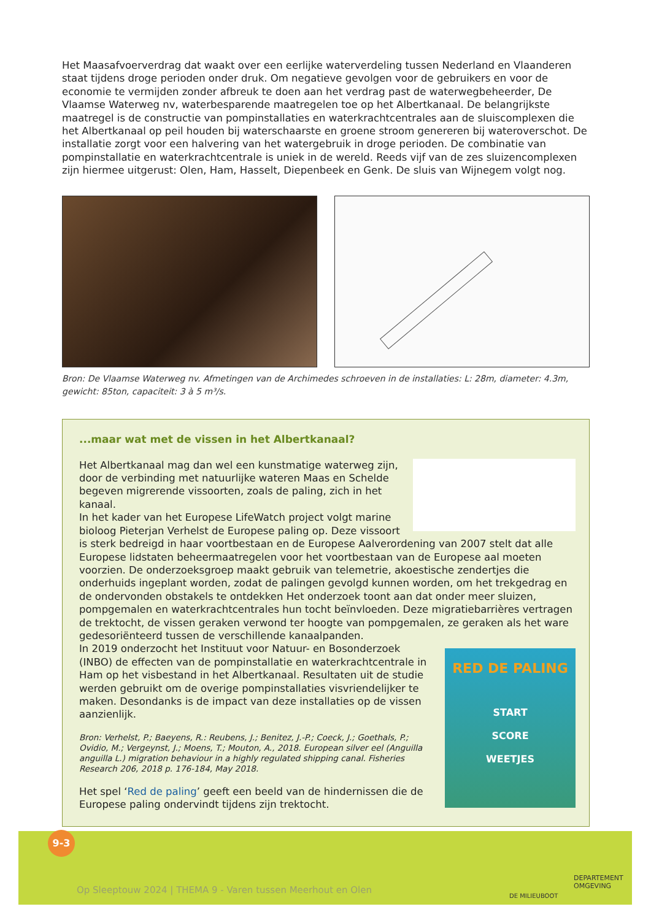Het Maasafvoerverdrag dat waakt over een eerlijke waterverdeling tussen Nederland en Vlaanderen staat tijdens droge perioden onder druk. Om negatieve gevolgen voor de gebruikers en voor de economie te vermijden zonder afbreuk te doen aan het verdrag past de waterwegbeheerder, De Vlaamse Waterweg nv, waterbesparende maatregelen toe op het Albertkanaal. De belangrijkste maatregel is de constructie van pompinstallaties en waterkrachtcentrales aan de sluiscomplexen die het Albertkanaal op peil houden bij waterschaarste en groene stroom genereren bij wateroverschot. De installatie zorgt voor een halvering van het watergebruik in droge perioden. De combinatie van pompinstallatie en waterkrachtcentrale is uniek in de wereld. Reeds vijf van de zes sluizencomplexen zijn hiermee uitgerust: Olen, Ham, Hasselt, Diepenbeek en Genk. De sluis van Wijnegem volgt nog.
Bron: De Vlaamse Waterweg nv. Afmetingen van de Archimedes schroeven in de installaties: L: 28m, diameter: 4.3m, gewicht: 85ton, capaciteit: 3 à 5 m³/s.
...maar wat met de vissen in het Albertkanaal?
Het Albertkanaal mag dan wel een kunstmatige waterweg zijn, door de verbinding met natuurlijke wateren Maas en Schelde begeven migrerende vissoorten, zoals de paling, zich in het kanaal.
In het kader van het Europese LifeWatch project volgt marine bioloog Pieterjan Verhelst de Europese paling op. Deze vissoort is sterk bedreigd in haar voortbestaan en de Europese Aalverordening van 2007 stelt dat alle Europese lidstaten beheermaatregelen voor het voortbestaan van de Europese aal moeten voorzien. De onderzoeksgroep maakt gebruik van telemetrie, akoestische zendertjes die onderhuids ingeplant worden, zodat de palingen gevolgd kunnen worden, om het trekgedrag en de ondervonden obstakels te ontdekken Het onderzoek toont aan dat onder meer sluizen, pompgemalen en waterkrachtcentrales hun tocht beïnvloeden. Deze migratiebarrières vertragen de trektocht, de vissen geraken verwond ter hoogte van pompgemalen, ze geraken als het ware gedesoriënteerd tussen de verschillende kanaalpanden.
RED DE PALING
START
SCORE
WEETJES
In 2019 onderzocht het Instituut voor Natuur- en Bosonderzoek (INBO) de effecten van de pompinstallatie en waterkrachtcentrale in Ham op het visbestand in het Albertkanaal. Resultaten uit de studie werden gebruikt om de overige pompinstallaties visvriendelijker te maken. Desondanks is de impact van deze installaties op de vissen aanzienlijk.
Bron: Verhelst, P.; Baeyens, R.: Reubens, J.; Benitez, J.-P.; Coeck, J.; Goethals, P.; Ovidio, M.; Vergeynst, J.; Moens, T.; Mouton, A., 2018. European silver eel (Anguilla anguilla L.) migration behaviour in a highly regulated shipping canal. Fisheries Research 206, 2018 p. 176-184, May 2018.
Het spel ‘Red de paling’ geeft een beeld van de hindernissen die de Europese paling ondervindt tijdens zijn trektocht.
9-3
Op Sleeptouw 2024 | THEMA 9 - Varen tussen Meerhout en Olen
DE MILIEUBOOT
DEPARTEMENT
OMGEVING